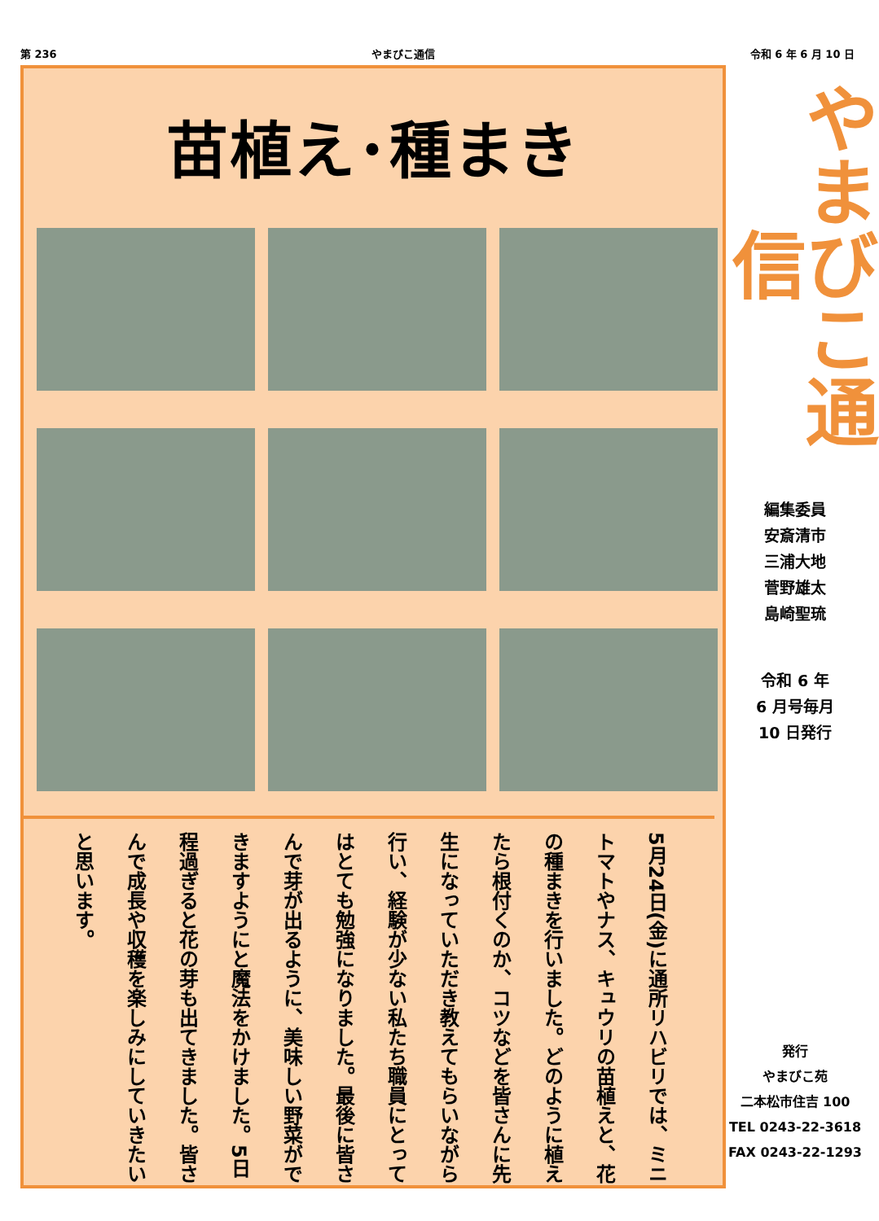第 236 やまびこ通信 令和 6 年 6 月 10 日
苗植え･種まき
5月24日(金)に通所リハビリでは、ミニトマトやナス、キュウリの苗植えと、花の種まきを行いました。どのように植えたら根付くのか、コツなどを皆さんに先生になっていただき教えてもらいながら行い、経験が少ない私たち職員にとってはとても勉強になりました。最後に皆さんで芽が出るように、美味しい野菜ができますようにと魔法をかけました。5日程過ぎると花の芽も出てきました。皆さんで成長や収穫を楽しみにしていきたいと思います。
やまびこ通信
編集委員
安斎清市
三浦大地
菅野雄太
島崎聖琉
令和 6 年
6 月号毎月
10 日発行
発行
やまびこ苑
二本松市住吉 100
TEL 0243-22-3618
FAX 0243-22-1293